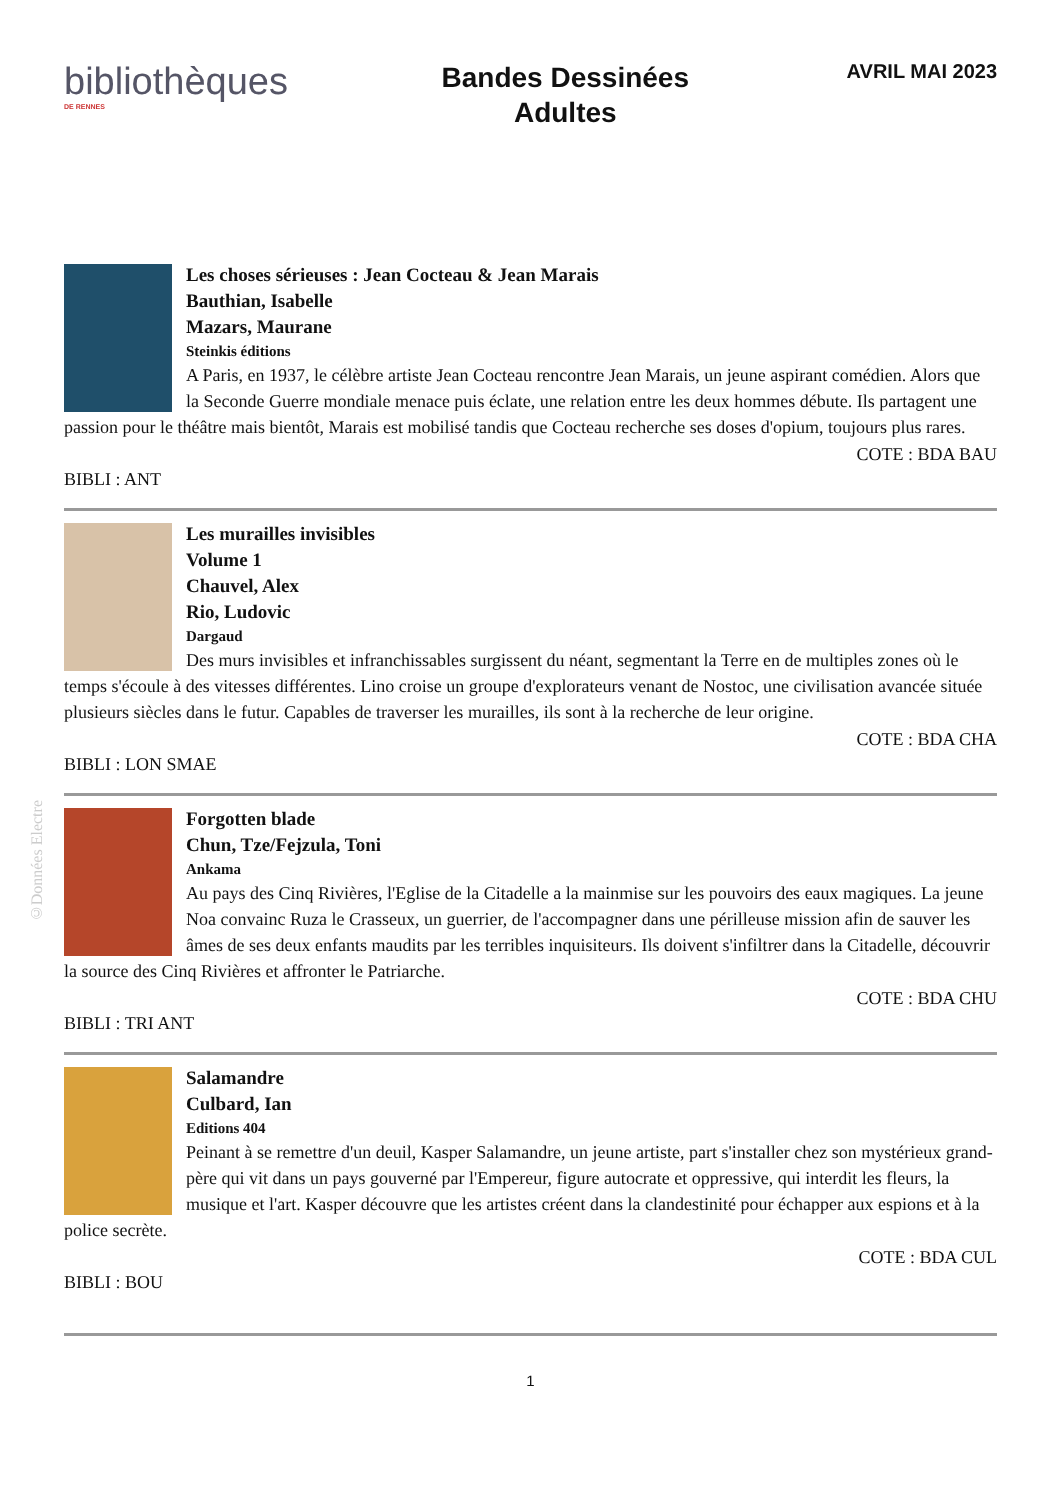bibliothèques
DE RENNES
Bandes Dessinées
Adultes
AVRIL MAI 2023
©Données Electre
Les choses sérieuses : Jean Cocteau & Jean Marais
Bauthian, Isabelle
Mazars, Maurane
Steinkis éditions
A Paris, en 1937, le célèbre artiste Jean Cocteau rencontre Jean Marais, un jeune aspirant comédien. Alors que la Seconde Guerre mondiale menace puis éclate, une relation entre les deux hommes débute. Ils partagent une passion pour le théâtre mais bientôt, Marais est mobilisé tandis que Cocteau recherche ses doses d'opium, toujours plus rares.
COTE : BDA BAU
BIBLI : ANT
Les murailles invisibles
Volume 1
Chauvel, Alex
Rio, Ludovic
Dargaud
Des murs invisibles et infranchissables surgissent du néant, segmentant la Terre en de multiples zones où le temps s'écoule à des vitesses différentes. Lino croise un groupe d'explorateurs venant de Nostoc, une civilisation avancée située plusieurs siècles dans le futur. Capables de traverser les murailles, ils sont à la recherche de leur origine.
COTE : BDA CHA
BIBLI : LON SMAE
Forgotten blade
Chun, Tze/Fejzula, Toni
Ankama
Au pays des Cinq Rivières, l'Eglise de la Citadelle a la mainmise sur les pouvoirs des eaux magiques. La jeune Noa convainc Ruza le Crasseux, un guerrier, de l'accompagner dans une périlleuse mission afin de sauver les âmes de ses deux enfants maudits par les terribles inquisiteurs. Ils doivent s'infiltrer dans la Citadelle, découvrir la source des Cinq Rivières et affronter le Patriarche.
COTE : BDA CHU
BIBLI : TRI ANT
Salamandre
Culbard, Ian
Editions 404
Peinant à se remettre d'un deuil, Kasper Salamandre, un jeune artiste, part s'installer chez son mystérieux grand-père qui vit dans un pays gouverné par l'Empereur, figure autocrate et oppressive, qui interdit les fleurs, la musique et l'art. Kasper découvre que les artistes créent dans la clandestinité pour échapper aux espions et à la police secrète.
COTE : BDA CUL
BIBLI : BOU
1